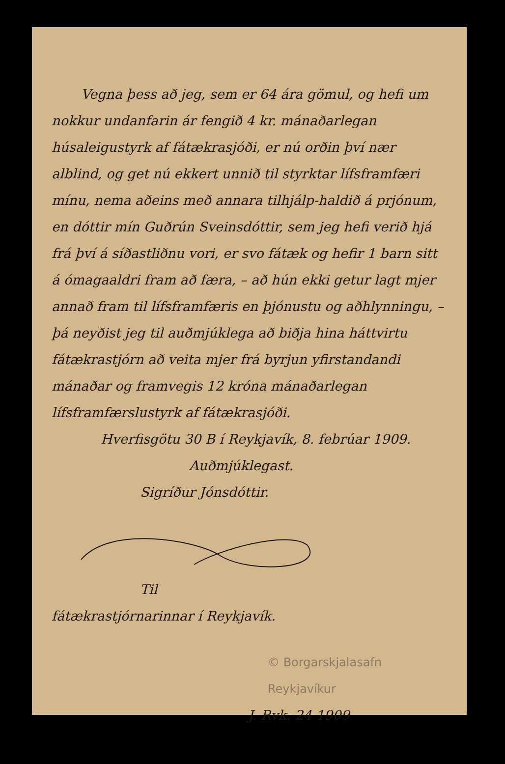Vegna þess að jeg, sem er 64 ára gömul, og hefi um nokkur undanfarin ár fengið 4 kr. mánaðarlegan húsaleigustyrk af fátækrasjóði, er nú orðin því nær alblind, og get nú ekkert unnið til styrktar lífsframfæri mínu, nema aðeins með annara tilhjálp-haldið á prjónum, en dóttir mín Guðrún Sveinsdóttir, sem jeg hefi verið hjá frá því á síðastliðnu vori, er svo fátæk og hefir 1 barn sitt á ómagaaldri fram að færa, – að hún ekki getur lagt mjer annað fram til lífsframfæris en þjónustu og aðhlynningu, – þá neyðist jeg til auðmjúklega að biðja hina háttvirtu fátækrastjórn að veita mjer frá byrjun yfirstandandi mánaðar og framvegis 12 króna mánaðarlegan lífsframfærslustyrk af fátækrasjóði.
Hverfisgötu 30 B í Reykjavík, 8. febrúar 1909.
Auðmjúklegast.
Sigríður Jónsdóttir.
Til
fátækrastjórnarinnar í Reykjavík.
© Borgarskjalasafn Reykjavíkur
J. Rvk. 24 1909